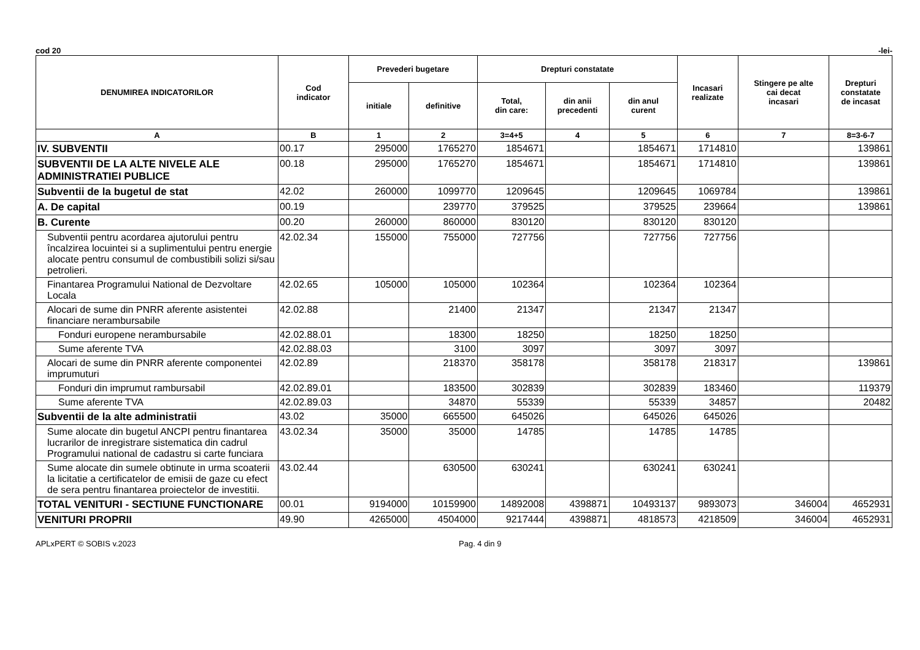cod 20 -lei-
| DENUMIREA INDICATORILOR | Cod indicator | Prevederi bugetare | | Drepturi constatate | | | Incasari realizate | Stingere pe alte cai decat incasari | Drepturi constatate de incasat |
| --- | --- | --- | --- | --- | --- | --- | --- | --- | --- |
| | | initiale | definitive | Total, din care: | din anii precedenti | din anul curent | | | |
| A | B | 1 | 2 | 3=4+5 | 4 | 5 | 6 | 7 | 8=3-6-7 |
| IV. SUBVENTII | 00.17 | 295000 | 1765270 | 1854671 | | 1854671 | 1714810 | | 139861 |
| SUBVENTII DE LA ALTE NIVELE ALE ADMINISTRATIEI PUBLICE | 00.18 | 295000 | 1765270 | 1854671 | | 1854671 | 1714810 | | 139861 |
| Subventii de la bugetul de stat | 42.02 | 260000 | 1099770 | 1209645 | | 1209645 | 1069784 | | 139861 |
| A. De capital | 00.19 | | 239770 | 379525 | | 379525 | 239664 | | 139861 |
| B. Curente | 00.20 | 260000 | 860000 | 830120 | | 830120 | 830120 | | |
| Subventii pentru acordarea ajutorului pentru încalzirea locuintei si a suplimentului pentru energie alocate pentru consumul de combustibili solizi si/sau petrolieri. | 42.02.34 | 155000 | 755000 | 727756 | | 727756 | 727756 | | |
| Finantarea Programului National de Dezvoltare Locala | 42.02.65 | 105000 | 105000 | 102364 | | 102364 | 102364 | | |
| Alocari de sume din PNRR aferente asistentei financiare nerambursabile | 42.02.88 | | 21400 | 21347 | | 21347 | 21347 | | |
| Fonduri europene nerambursabile | 42.02.88.01 | | 18300 | 18250 | | 18250 | 18250 | | |
| Sume aferente TVA | 42.02.88.03 | | 3100 | 3097 | | 3097 | 3097 | | |
| Alocari de sume din PNRR aferente componentei imprumuturi | 42.02.89 | | 218370 | 358178 | | 358178 | 218317 | | 139861 |
| Fonduri din imprumut rambursabil | 42.02.89.01 | | 183500 | 302839 | | 302839 | 183460 | | 119379 |
| Sume aferente TVA | 42.02.89.03 | | 34870 | 55339 | | 55339 | 34857 | | 20482 |
| Subventii de la alte administratii | 43.02 | 35000 | 665500 | 645026 | | 645026 | 645026 | | |
| Sume alocate din bugetul ANCPI pentru finantarea lucrarilor de inregistrare sistematica din cadrul Programului national de cadastru si carte funciara | 43.02.34 | 35000 | 35000 | 14785 | | 14785 | 14785 | | |
| Sume alocate din sumele obtinute in urma scoaterii la licitatie a certificatelor de emisii de gaze cu efect de sera pentru finantarea proiectelor de investitii. | 43.02.44 | | 630500 | 630241 | | 630241 | 630241 | | |
| TOTAL VENITURI - SECTIUNE FUNCTIONARE | 00.01 | 9194000 | 10159900 | 14892008 | 4398871 | 10493137 | 9893073 | 346004 | 4652931 |
| VENITURI PROPRII | 49.90 | 4265000 | 4504000 | 9217444 | 4398871 | 4818573 | 4218509 | 346004 | 4652931 |
APLxPERT © SOBIS v.2023 Pag. 4 din 9